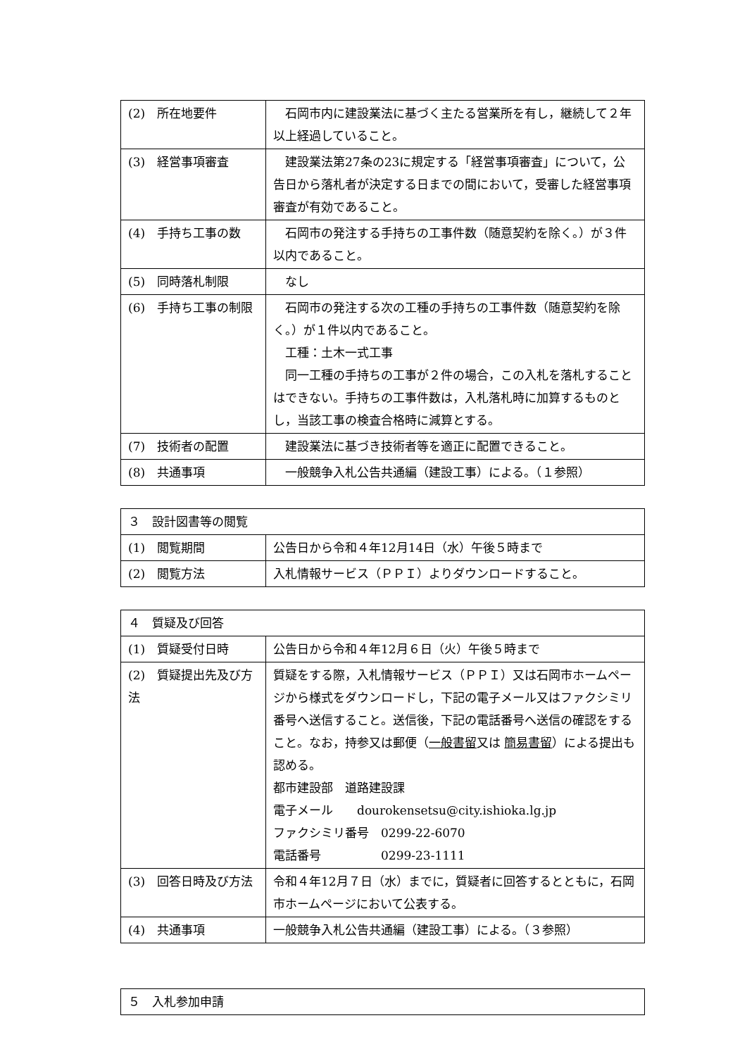| (2) 所在地要件 | 石岡市内に建設業法に基づく主たる営業所を有し，継続して２年以上経過していること。 |
| (3) 経営事項審査 | 建設業法第27条の23に規定する「経営事項審査」について，公告日から落札者が決定する日までの間において，受審した経営事項審査が有効であること。 |
| (4) 手持ち工事の数 | 石岡市の発注する手持ちの工事件数（随意契約を除く。）が３件以内であること。 |
| (5) 同時落札制限 | なし |
| (6) 手持ち工事の制限 | 石岡市の発注する次の工種の手持ちの工事件数（随意契約を除く。）が１件以内であること。 工種：土木一式工事 同一工種の手持ちの工事が２件の場合，この入札を落札することはできない。手持ちの工事件数は，入札落札時に加算するものとし，当該工事の検査合格時に減算とする。 |
| (7) 技術者の配置 | 建設業法に基づき技術者等を適正に配置できること。 |
| (8) 共通事項 | 一般競争入札公告共通編（建設工事）による。（１参照） |
| ３ 設計図書等の閲覧 | |
| (1) 閲覧期間 | 公告日から令和４年12月14日（水）午後５時まで |
| (2) 閲覧方法 | 入札情報サービス（ＰＰＩ）よりダウンロードすること。 |
| ４ 質疑及び回答 | |
| (1) 質疑受付日時 | 公告日から令和４年12月６日（火）午後５時まで |
| (2) 質疑提出先及び方法 | 質疑をする際，入札情報サービス（ＰＰＩ）又は石岡市ホームページから様式をダウンロードし，下記の電子メール又はファクシミリ番号へ送信すること。送信後，下記の電話番号へ送信の確認をすること。なお，持参又は郵便（ 一般書留 又は 簡易書留 ）による提出も認める。 都市建設部 道路建設課 電子メール dourokensetsu@city.ishioka.lg.jp ファクシミリ番号 0299-22-6070 電話番号 0299-23-1111 |
| (3) 回答日時及び方法 | 令和４年12月７日（水）までに，質疑者に回答するとともに，石岡市ホームページにおいて公表する。 |
| (4) 共通事項 | 一般競争入札公告共通編（建設工事）による。（３参照） |
| ５ 入札参加申請 |